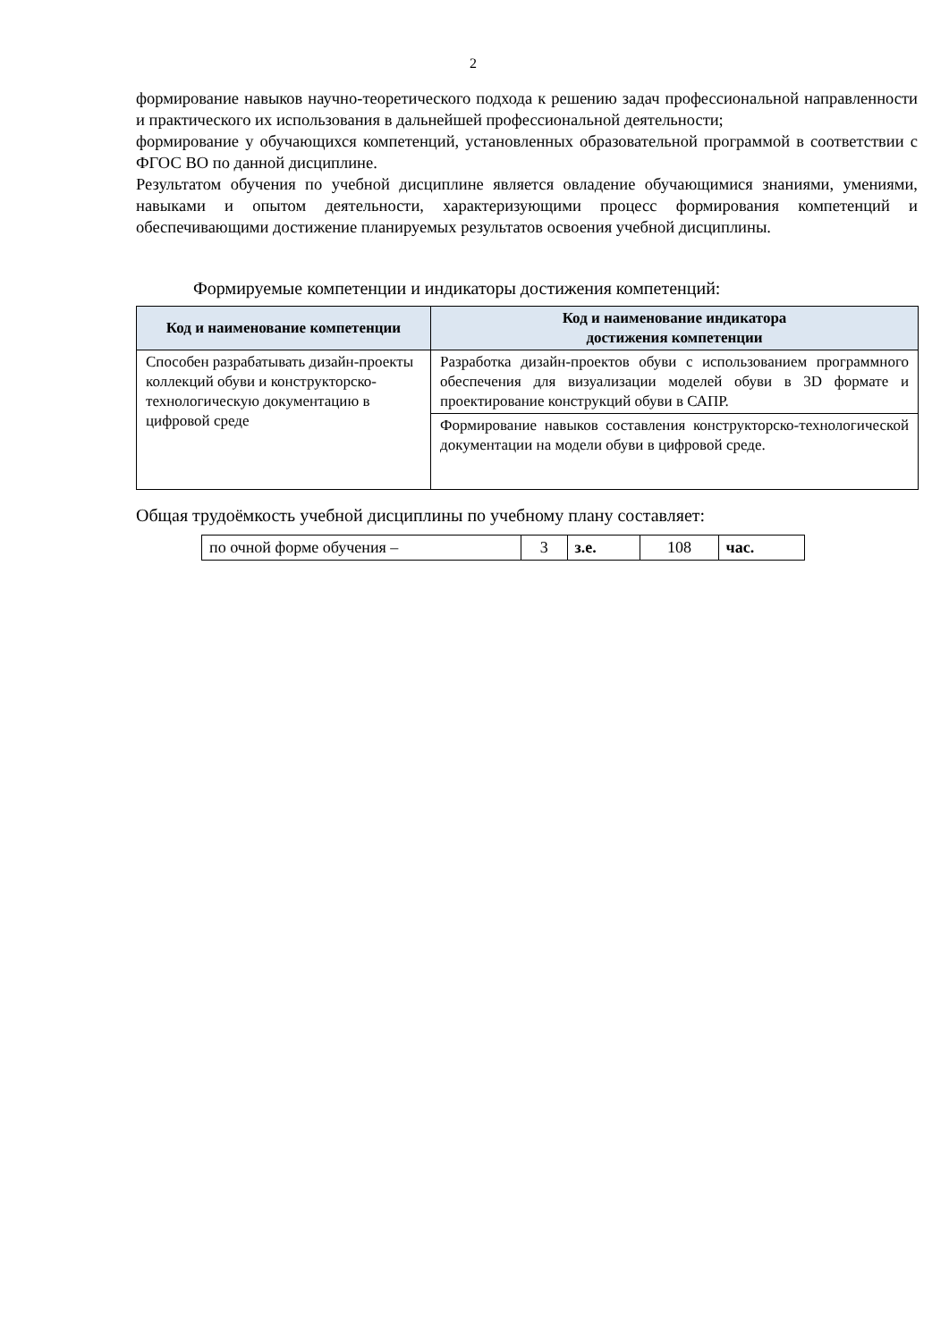2
формирование навыков научно-теоретического подхода к решению задач профессиональной направленности и практического их использования в дальнейшей профессиональной деятельности;
формирование у обучающихся компетенций, установленных образовательной программой в соответствии с ФГОС ВО по данной дисциплине.
Результатом обучения по учебной дисциплине является овладение обучающимися знаниями, умениями, навыками и опытом деятельности, характеризующими процесс формирования компетенций и обеспечивающими достижение планируемых результатов освоения учебной дисциплины.
Формируемые компетенции и индикаторы достижения компетенций:
| Код и наименование компетенции | Код и наименование индикатора достижения компетенции |
| --- | --- |
| Способен разрабатывать дизайн-проекты коллекций обуви и конструкторско-технологическую документацию в цифровой среде | Разработка дизайн-проектов обуви с использованием программного обеспечения для визуализации моделей обуви в 3D формате и проектирование конструкций обуви в САПР. |
| | Формирование навыков составления конструкторско-технологической документации на модели обуви в цифровой среде. |
Общая трудоёмкость учебной дисциплины по учебному плану составляет:
| по очной форме обучения – | 3 | з.е. | 108 | час. |